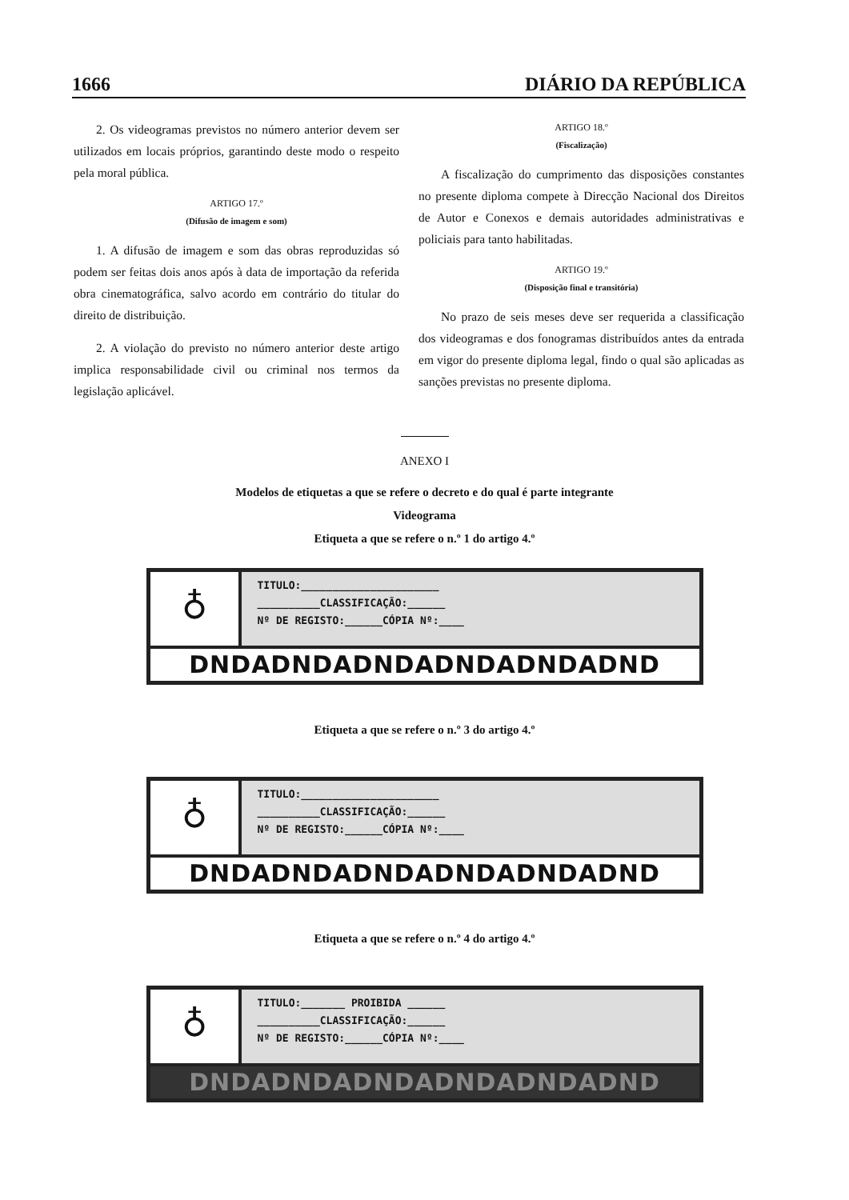1666 DIÁRIO DA REPÚBLICA
2. Os videogramas previstos no número anterior devem ser utilizados em locais próprios, garantindo deste modo o respeito pela moral pública.
ARTIGO 17.º
(Difusão de imagem e som)
1. A difusão de imagem e som das obras reproduzidas só podem ser feitas dois anos após à data de importação da referida obra cinematográfica, salvo acordo em contrário do titular do direito de distribuição.
2. A violação do previsto no número anterior deste artigo implica responsabilidade civil ou criminal nos termos da legislação aplicável.
ARTIGO 18.º
(Fiscalização)
A fiscalização do cumprimento das disposições constantes no presente diploma compete à Direcção Nacional dos Direitos de Autor e Conexos e demais autoridades administrativas e policiais para tanto habilitadas.
ARTIGO 19.º
(Disposição final e transitória)
No prazo de seis meses deve ser requerida a classificação dos videogramas e dos fonogramas distribuídos antes da entrada em vigor do presente diploma legal, findo o qual são aplicadas as sanções previstas no presente diploma.
ANEXO I
Modelos de etiquetas a que se refere o decreto e do qual é parte integrante
Videograma
Etiqueta a que se refere o n.º 1 do artigo 4.º
♁
TITULO:______________________
__________CLASSIFICAÇÃO:______
Nº DE REGISTO:______CÓPIA Nº:____
DNDADNDADNDADNDADNDADND
Etiqueta a que se refere o n.º 3 do artigo 4.º
♁
TITULO:______________________
__________CLASSIFICAÇÃO:______
Nº DE REGISTO:______CÓPIA Nº:____
DNDADNDADNDADNDADNDADND
Etiqueta a que se refere o n.º 4 do artigo 4.º
♁
TITULO:_______ PROIBIDA ______
__________CLASSIFICAÇÃO:______
Nº DE REGISTO:______CÓPIA Nº:____
DNDADNDADNDADNDADNDADND